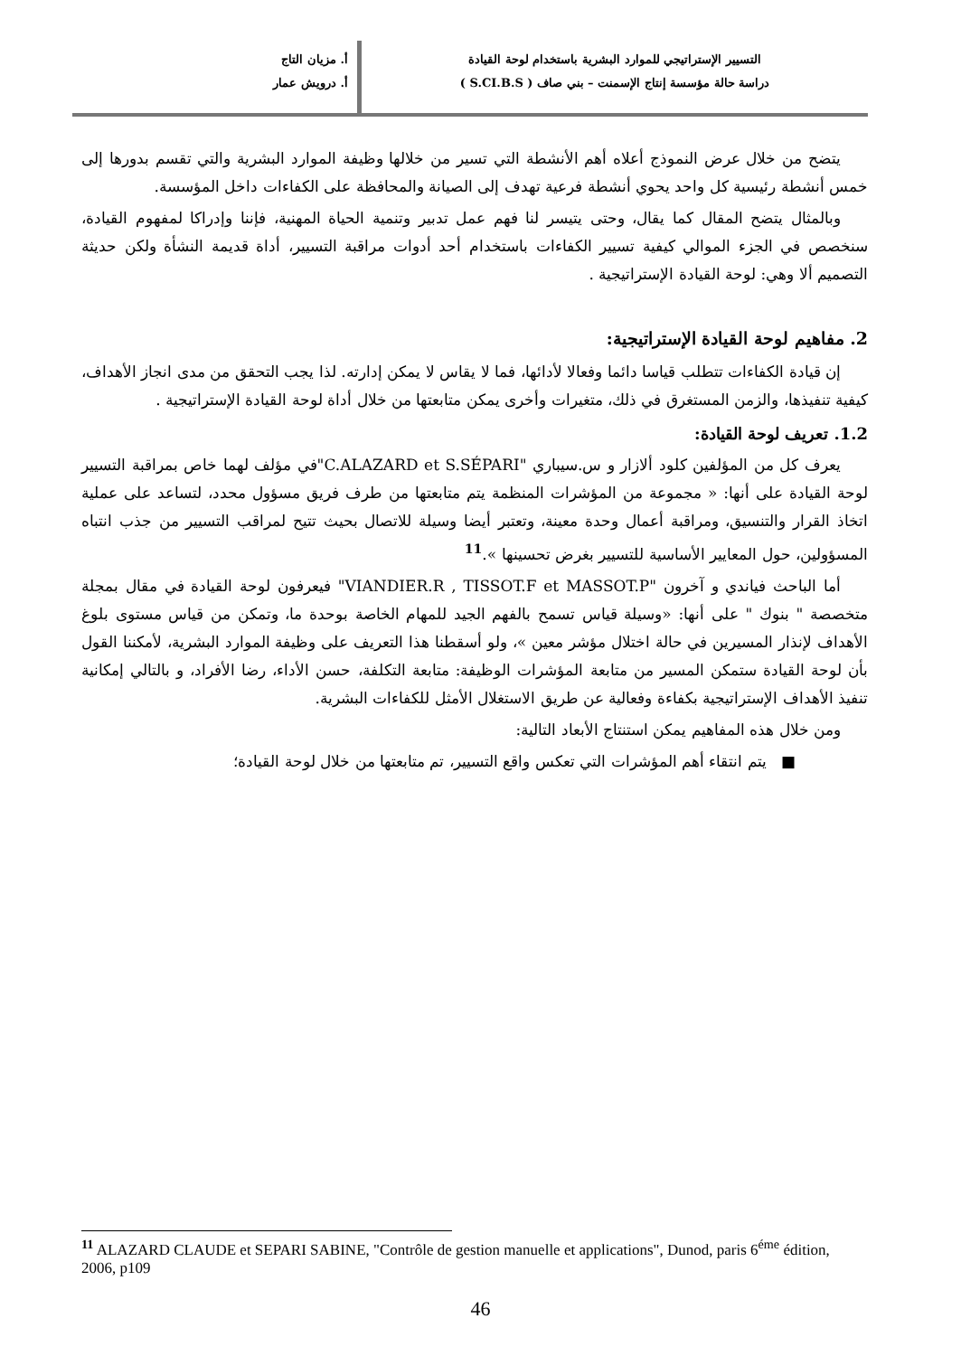التسيير الإستراتيجي للموارد البشرية باستخدام لوحة القيادة
دراسة حالة مؤسسة إنتاج الإسمنت – بني صاف ( S.CI.B.S )
أ. مزيان التاج
أ. درويش عمار
يتضح من خلال عرض النموذج أعلاه أهم الأنشطة التي تسير من خلالها وظيفة الموارد البشرية والتي تقسم بدورها إلى خمس أنشطة رئيسية كل واحد يحوي أنشطة فرعية تهدف إلى الصيانة والمحافظة على الكفاءات داخل المؤسسة.
وبالمثال يتضح المقال كما يقال، وحتى يتيسر لنا فهم عمل تدبير وتنمية الحياة المهنية، فإننا وإدراكا لمفهوم القيادة، سنخصص في الجزء الموالي كيفية تسيير الكفاءات باستخدام أحد أدوات مراقبة التسيير، أداة قديمة النشأة ولكن حديثة التصميم ألا وهي: لوحة القيادة الإستراتيجية .
2. مفاهيم لوحة القيادة الإستراتيجية:
إن قيادة الكفاءات تتطلب قياسا دائما وفعالا لأدائها، فما لا يقاس لا يمكن إدارته. لذا يجب التحقق من مدى انجاز الأهداف، كيفية تنفيذها، والزمن المستغرق في ذلك، متغيرات وأخرى يمكن متابعتها من خلال أداة لوحة القيادة الإستراتيجية .
1.2. تعريف لوحة القيادة:
يعرف كل من المؤلفين كلود ألازار و س.سيباري "C.ALAZARD et S.SÉPARI"في مؤلف لهما خاص بمراقبة التسيير لوحة القيادة على أنها: « مجموعة من المؤشرات المنظمة يتم متابعتها من طرف فريق مسؤول محدد، لتساعد على عملية اتخاذ القرار والتنسيق، ومراقبة أعمال وحدة معينة، وتعتبر أيضا وسيلة للاتصال بحيث تتيح لمراقب التسيير من جذب انتباه المسؤولين، حول المعايير الأساسية للتسيير بغرض تحسينها ».<sup>11</sup>
أما الباحث فياندي و آخرون "VIANDIER.R , TISSOT.F et MASSOT.P" فيعرفون لوحة القيادة في مقال بمجلة متخصصة " بنوك " على أنها: «وسيلة قياس تسمح بالفهم الجيد للمهام الخاصة بوحدة ما، وتمكن من قياس مستوى بلوغ الأهداف لإنذار المسيرين في حالة اختلال مؤشر معين »، ولو أسقطنا هذا التعريف على وظيفة الموارد البشرية، لأمكننا القول بأن لوحة القيادة ستمكن المسير من متابعة المؤشرات الوظيفة: متابعة التكلفة، حسن الأداء، رضا الأفراد، و بالتالي إمكانية تنفيذ الأهداف الإستراتيجية بكفاءة وفعالية عن طريق الاستغلال الأمثل للكفاءات البشرية.
ومن خلال هذه المفاهيم يمكن استنتاج الأبعاد التالية:
■ يتم انتقاء أهم المؤشرات التي تعكس واقع التسيير، تم متابعتها من خلال لوحة القيادة؛
<sup>11</sup> ALAZARD CLAUDE et SEPARI SABINE, "Contrôle de gestion manuelle et applications", Dunod, paris 6<sup>éme</sup> édition, 2006, p109
46